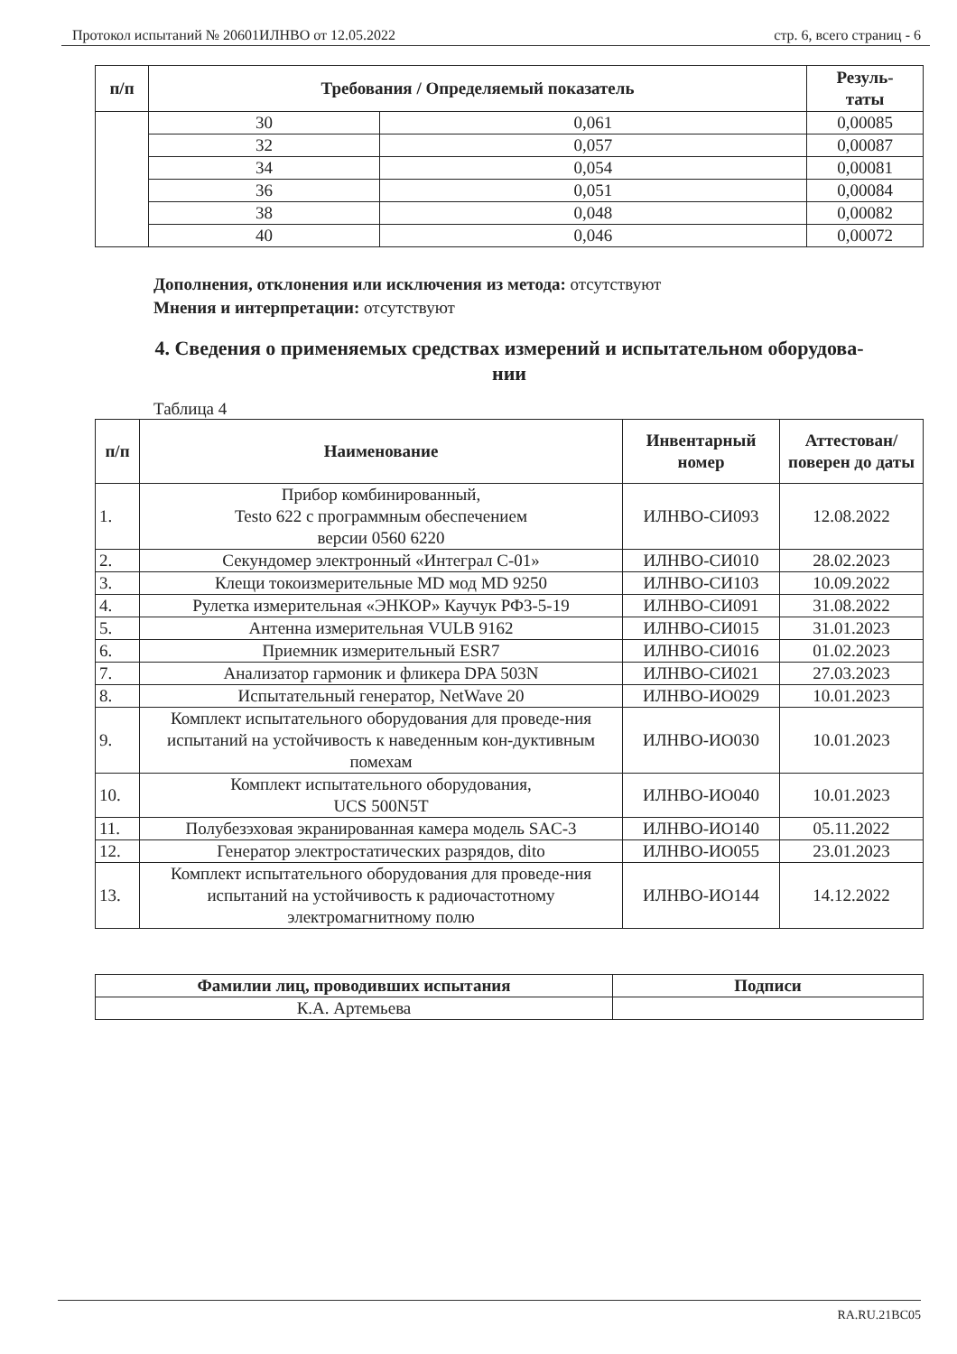Протокол испытаний № 20601ИЛНВО от 12.05.2022 стр. 6, всего страниц - 6
| п/п | Требования / Определяемый показатель | | Резуль- таты |
| --- | --- | --- | --- |
| | 30 | 0,061 | 0,00085 |
| | 32 | 0,057 | 0,00087 |
| | 34 | 0,054 | 0,00081 |
| | 36 | 0,051 | 0,00084 |
| | 38 | 0,048 | 0,00082 |
| | 40 | 0,046 | 0,00072 |
Дополнения, отклонения или исключения из метода: отсутствуют
Мнения и интерпретации: отсутствуют
4. Сведения о применяемых средствах измерений и испытательном оборудова-
нии
Таблица 4
| п/п | Наименование | Инвентарный номер | Аттестован/ поверен до даты |
| --- | --- | --- | --- |
| 1. | Прибор комбинированный, Testo 622 с программным обеспечением версии 0560 6220 | ИЛНВО-СИ093 | 12.08.2022 |
| 2. | Секундомер электронный «Интеграл С-01» | ИЛНВО-СИ010 | 28.02.2023 |
| 3. | Клещи токоизмерительные MD мод MD 9250 | ИЛНВО-СИ103 | 10.09.2022 |
| 4. | Рулетка измерительная «ЭНКОР» Каучук РФ3-5-19 | ИЛНВО-СИ091 | 31.08.2022 |
| 5. | Антенна измерительная VULB 9162 | ИЛНВО-СИ015 | 31.01.2023 |
| 6. | Приемник измерительный ESR7 | ИЛНВО-СИ016 | 01.02.2023 |
| 7. | Анализатор гармоник и фликера DPA 503N | ИЛНВО-СИ021 | 27.03.2023 |
| 8. | Испытательный генератор, NetWave 20 | ИЛНВО-ИО029 | 10.01.2023 |
| 9. | Комплект испытательного оборудования для проведе-ния испытаний на устойчивость к наведенным кон-дуктивным помехам | ИЛНВО-ИО030 | 10.01.2023 |
| 10. | Комплект испытательного оборудования, UCS 500N5T | ИЛНВО-ИО040 | 10.01.2023 |
| 11. | Полубезэховая экранированная камера модель SAC-3 | ИЛНВО-ИО140 | 05.11.2022 |
| 12. | Генератор электростатических разрядов, dito | ИЛНВО-ИО055 | 23.01.2023 |
| 13. | Комплект испытательного оборудования для проведе-ния испытаний на устойчивость к радиочастотному электромагнитному полю | ИЛНВО-ИО144 | 14.12.2022 |
| Фамилии лиц, проводивших испытания | Подписи |
| --- | --- |
| К.А. Артемьева | |
RA.RU.21BC05